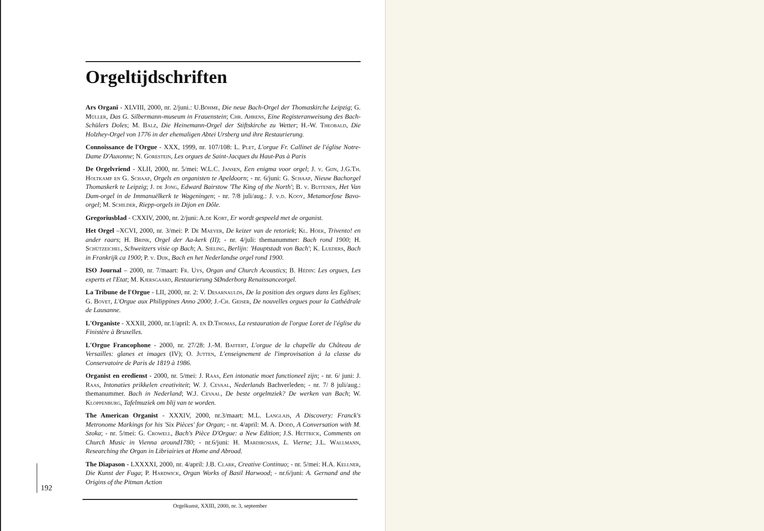Orgeltijdschriften
Ars Organi - XLVIII, 2000, nr. 2/juni.: U.Böhme, Die neue Bach-Orgel der Thomaskirche Leipzig; G. Müller, Das G. Silbermann-museum in Frauenstein; Chr. Ahrens, Eine Registeranweisung des Bach-Schülers Doles; M. Balz, Die Heinemann-Orgel der Stiftskirche zu Wetter; H.-W. Theobald, Die Holzhey-Orgel von 1776 in der ehemaligen Abtei Ursberg und ihre Restaurierung.
Connoissance de l'Orgue - XXX, 1999, nr. 107/108: L. Plet, L'orgue Fr. Callinet de l'église Notre-Dame D'Auxonne; N. Gorestein, Les orgues de Saint-Jacques du Haut-Pas à Paris
De Orgelvriend - XLII, 2000, nr. 5/mei: W.L.C. Jansen, Een enigma voor orgel; J. v. Gijn, J.G.Th. Holtkamp en G. Schaap, Orgels en organisten te Apeldoorn; - nr. 6/juni: G. Schaap, Nieuw Bachorgel Thomaskerk te Leipzig; J. de Jong, Edward Bairstow 'The King of the North'; B. v. Buitenen, Het Van Dam-orgel in de Immanuëlkerk te Wageningen; - nr. 7/8 juli/aug.: J. v.d. Kooy, Metamorfose Bavo-orgel; M. Schilder, Riepp-orgels in Dijon en Dôle.
Gregoriusblad - CXXIV, 2000, nr. 2/juni: A.de Kort, Er wordt gespeeld met de organist.
Het Orgel –XCVI, 2000, nr. 3/mei: P. De Maeyer, De keizer van de retoriek; Kl. Hoek, Trivento! en ander raars; H. Brink, Orgel der Aa-kerk (II); - nr. 4/juli: themanummer: Bach rond 1900; H. Schützeichel, Schweitzers visie op Bach; A. Sieling, Berlijn: 'Hauptstadt von Bach'; K. Lueders, Bach in Frankrijk ca 1900; P. v. Dijk, Bach en het Nederlandse orgel rond 1900.
ISO Journal – 2000, nr. 7/maart: Fr. Uys, Organ and Church Acoustics; B. Hédin: Les orgues, Les experts et l'Etat; M. Kjersgaard, Restaurierung SØnderborg Renaissanceorgel.
La Tribune de l'Orgue - LII, 2000, nr. 2: V. Desarnaulds, De la position des orgues dans les Eglises; G. Bovet, L'Orgue aux Philippines Anno 2000; J.-Ch. Geiser, De nouvelles orgues pour la Cathédrale de Lausanne.
L'Organiste - XXXII, 2000, nr.1/april: A. en D.Thomas, La restauration de l'orgue Loret de l'église du Finistère à Bruxelles.
L'Orgue Francophone - 2000, nr. 27/28: J.-M. Baffert, L'orgue de la chapelle du Château de Versailles: glanes et images (IV); O. Jutten, L'enseignement de l'improvisation à la classe du Conservatoire de Paris de 1819 à 1986.
Organist en eredienst - 2000, nr. 5/mei: J. Raas, Een intonatie moet functioneel zijn; - nr. 6/ juni: J. Raas, Intonaties prikkelen creativiteit; W. J. Cevaal, Nederlands Bachverleden; - nr. 7/ 8 juli/aug.: themanummer. Bach in Nederland; W.J. Cevaal, De beste orgelmziek? De werken van Bach; W. Kloppenburg, Tafelmuziek om blij van te worden.
The American Organist - XXXIV, 2000, nr.3/maart: M.L. Langlais, A Discovery: Franck's Metronome Markings for his 'Six Pièces' for Organ; - nr. 4/april: M. A. Dodd, A Conversation with M. Szoka; - nr. 5/mei: G. Crowell, Bach's Pièce D'Orgue: a New Edition; J.S. Hettrick, Comments on Church Music in Vienna around1780; - nr.6/juni: H. Mardirosian, L. Vierne; J.L. Wallmann, Researching the Organ in Libriairies at Home and Abroad.
The Diapason - LXXXXI, 2000, nr. 4/april: J.B. Clark, Creative Continuo; - nr. 5/mei: H.A. Kellner, Die Kunst der Fuga; P. Hardwick, Organ Works of Basil Harwood; - nr.6/juni: A. Gernand and the Origins of the Pitman Action
192
Orgelkunst, XXIII, 2000, nr. 3, september